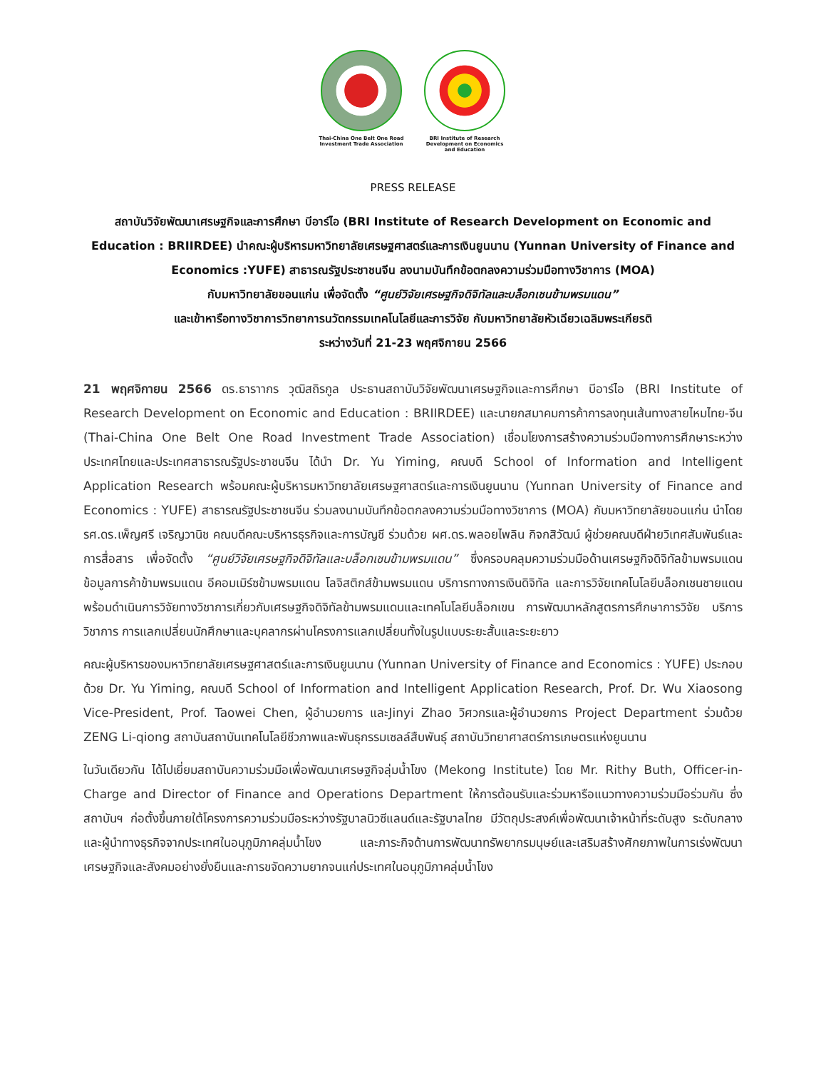Thai-China One Belt One Road Investment Trade Association
BRI Institute of Research Development on Economics and Education
PRESS RELEASE
สถาบันวิจัยพัฒนาเศรษฐกิจและการศึกษา บีอาร์ไอ (BRI Institute of Research Development on Economic and Education : BRIIRDEE) นำคณะผู้บริหารมหาวิทยาลัยเศรษฐศาสตร์และการเงินยูนนาน (Yunnan University of Finance and Economics :YUFE) สาธารณรัฐประชาชนจีน ลงนามบันทึกข้อตกลงความร่วมมือทางวิชาการ (MOA)
กับมหาวิทยาลัยขอนแก่น เพื่อจัดตั้ง “ศูนย์วิจัยเศรษฐกิจดิจิทัลและบล็อกเชนข้ามพรมแดน”
และเข้าหารือทางวิชาการวิทยาการนวัตกรรมเทคโนโลยีและการวิจัย กับมหาวิทยาลัยหัวเฉียวเฉลิมพระเกียรติ
ระหว่างวันที่ 21-23 พฤศจิกายน 2566
21 พฤศจิกายน 2566 ดร.ธาราากร วุฒิสถิรกูล ประธานสถาบันวิจัยพัฒนาเศรษฐกิจและการศึกษา บีอาร์ไอ (BRI Institute of Research Development on Economic and Education : BRIIRDEE) และนายกสมาคมการค้าการลงทุนเส้นทางสายไหมไทย-จีน (Thai-China One Belt One Road Investment Trade Association) เชื่อมโยงการสร้างความร่วมมือทางการศึกษาระหว่างประเทศไทยและประเทศสาธารณรัฐประชาชนจีน ได้นำ Dr. Yu Yiming, คณบดี School of Information and Intelligent Application Research พร้อมคณะผู้บริหารมหาวิทยาลัยเศรษฐศาสตร์และการเงินยูนนาน (Yunnan University of Finance and Economics : YUFE) สาธารณรัฐประชาชนจีน ร่วมลงนามบันทึกข้อตกลงความร่วมมือทางวิชาการ (MOA) กับมหาวิทยาลัยขอนแก่น นำโดย รศ.ดร.เพ็ญศรี เจริญวานิช คณบดีคณะบริหารธุรกิจและการบัญชี ร่วมด้วย ผศ.ดร.พลอยไพลิน กิจกสิวัฒน์ ผู้ช่วยคณบดีฝ่ายวิเทศสัมพันธ์และการสื่อสาร เพื่อจัดตั้ง “ศูนย์วิจัยเศรษฐกิจดิจิทัลและบล็อกเชนข้ามพรมแดน” ซึ่งครอบคลุมความร่วมมือด้านเศรษฐกิจดิจิทัลข้ามพรมแดน ข้อมูลการค้าข้ามพรมแดน อีคอมเมิร์ซข้ามพรมแดน โลจิสติกส์ข้ามพรมแดน บริการทางการเงินดิจิทัล และการวิจัยเทคโนโลยีบล็อกเชนชายแดน พร้อมดำเนินการวิจัยทางวิชาการเกี่ยวกับเศรษฐกิจดิจิทัลข้ามพรมแดนและเทคโนโลยีบล็อกเขน การพัฒนาหลักสูตรการศึกษาการวิจัย บริการวิชาการ การแลกเปลี่ยนนักศึกษาและบุคลากรผ่านโครงการแลกเปลี่ยนทั้งในรูปแบบระยะสั้นและระยะยาว
คณะผู้บริหารของมหาวิทยาลัยเศรษฐศาสตร์และการเงินยูนนาน (Yunnan University of Finance and Economics : YUFE) ประกอบด้วย Dr. Yu Yiming, คณบดี School of Information and Intelligent Application Research, Prof. Dr. Wu Xiaosong Vice-President, Prof. Taowei Chen, ผู้อำนวยการ และJinyi Zhao วิศวกรและผู้อำนวยการ Project Department ร่วมด้วย ZENG Li-qiong สถาบันสถาบันเทคโนโลยีชีวภาพและพันธุกรรมเซลล์สืบพันธุ์ สถาบันวิทยาศาสตร์การเกษตรแห่งยูนนาน
ในวันเดียวกัน ได้ไปเยี่ยมสถาบันความร่วมมือเพื่อพัฒนาเศรษฐกิจลุ่มน้ำโขง (Mekong Institute) โดย Mr. Rithy Buth, Officer-in-Charge and Director of Finance and Operations Department ให้การต้อนรับและร่วมหารือแนวทางความร่วมมือร่วมกัน ซึ่งสถาบันฯ ก่อตั้งขึ้นภายใต้โครงการความร่วมมือระหว่างรัฐบาลนิวซีแลนด์และรัฐบาลไทย มีวัตถุประสงค์เพื่อพัฒนาเจ้าหน้าที่ระดับสูง ระดับกลาง และผู้นำทางธุรกิจจากประเทศในอนุภูมิภาคลุ่มน้ำโขง และภาระกิจด้านการพัฒนาทรัพยากรมนุษย์และเสริมสร้างศักยภาพในการเร่งพัฒนาเศรษฐกิจและสังคมอย่างยั่งยืนและการขจัดความยากจนแก่ประเทศในอนุภูมิภาคลุ่มน้ำโขง